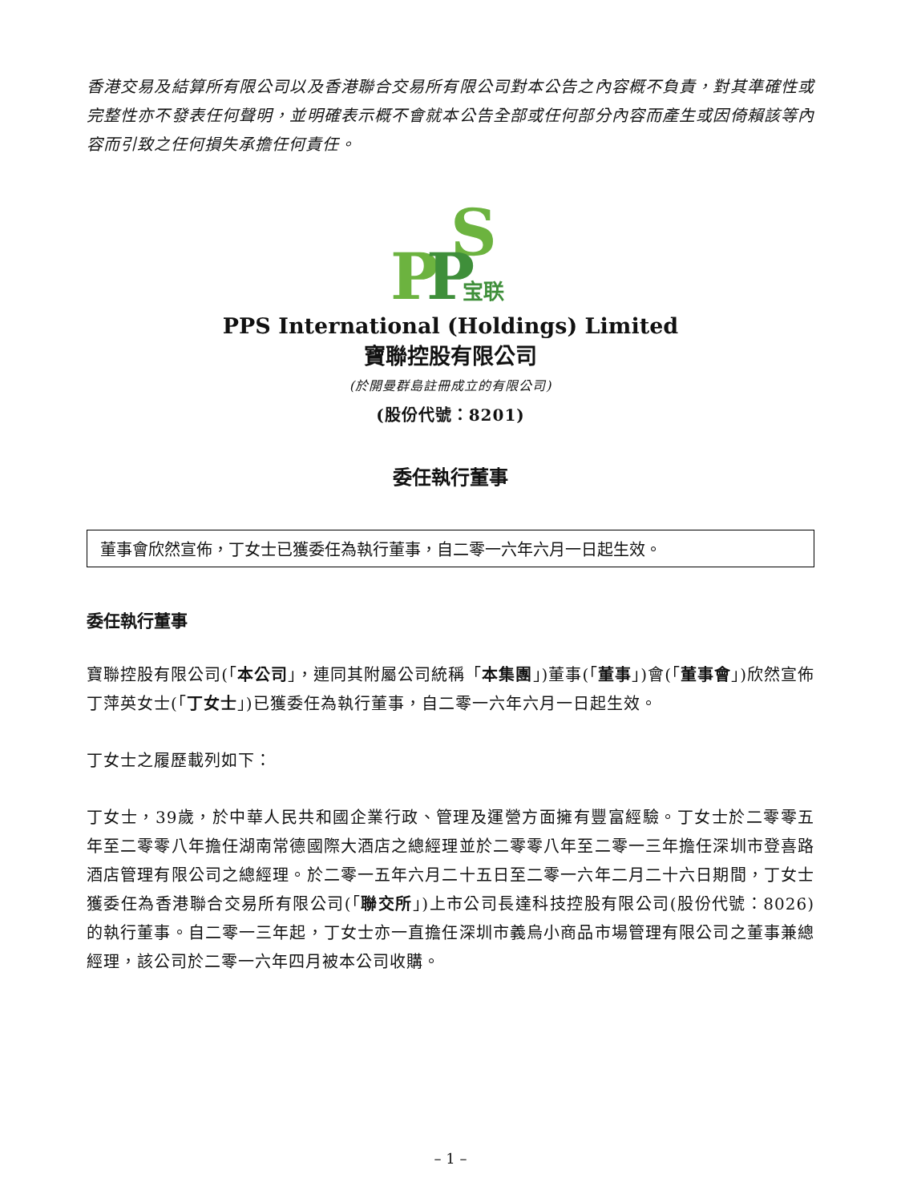香港交易及結算所有限公司以及香港聯合交易所有限公司對本公告之內容概不負責，對其準確性或完整性亦不發表任何聲明，並明確表示概不會就本公告全部或任何部分內容而產生或因倚賴該等內容而引致之任何損失承擔任何責任。
S
P
P
宝联
PPS International (Holdings) Limited
寶聯控股有限公司
(於開曼群島註冊成立的有限公司)
(股份代號：8201)
委任執行董事
董事會欣然宣佈，丁女士已獲委任為執行董事，自二零一六年六月一日起生效。
委任執行董事
寶聯控股有限公司(「本公司」，連同其附屬公司統稱「本集團」)董事(「董事」)會(「董事會」)欣然宣佈丁萍英女士(「丁女士」)已獲委任為執行董事，自二零一六年六月一日起生效。
丁女士之履歷載列如下：
丁女士，39歲，於中華人民共和國企業行政、管理及運營方面擁有豐富經驗。丁女士於二零零五年至二零零八年擔任湖南常德國際大酒店之總經理並於二零零八年至二零一三年擔任深圳市登喜路酒店管理有限公司之總經理。於二零一五年六月二十五日至二零一六年二月二十六日期間，丁女士獲委任為香港聯合交易所有限公司(「聯交所」)上市公司長達科技控股有限公司(股份代號：8026)的執行董事。自二零一三年起，丁女士亦一直擔任深圳市義烏小商品市場管理有限公司之董事兼總經理，該公司於二零一六年四月被本公司收購。
– 1 –